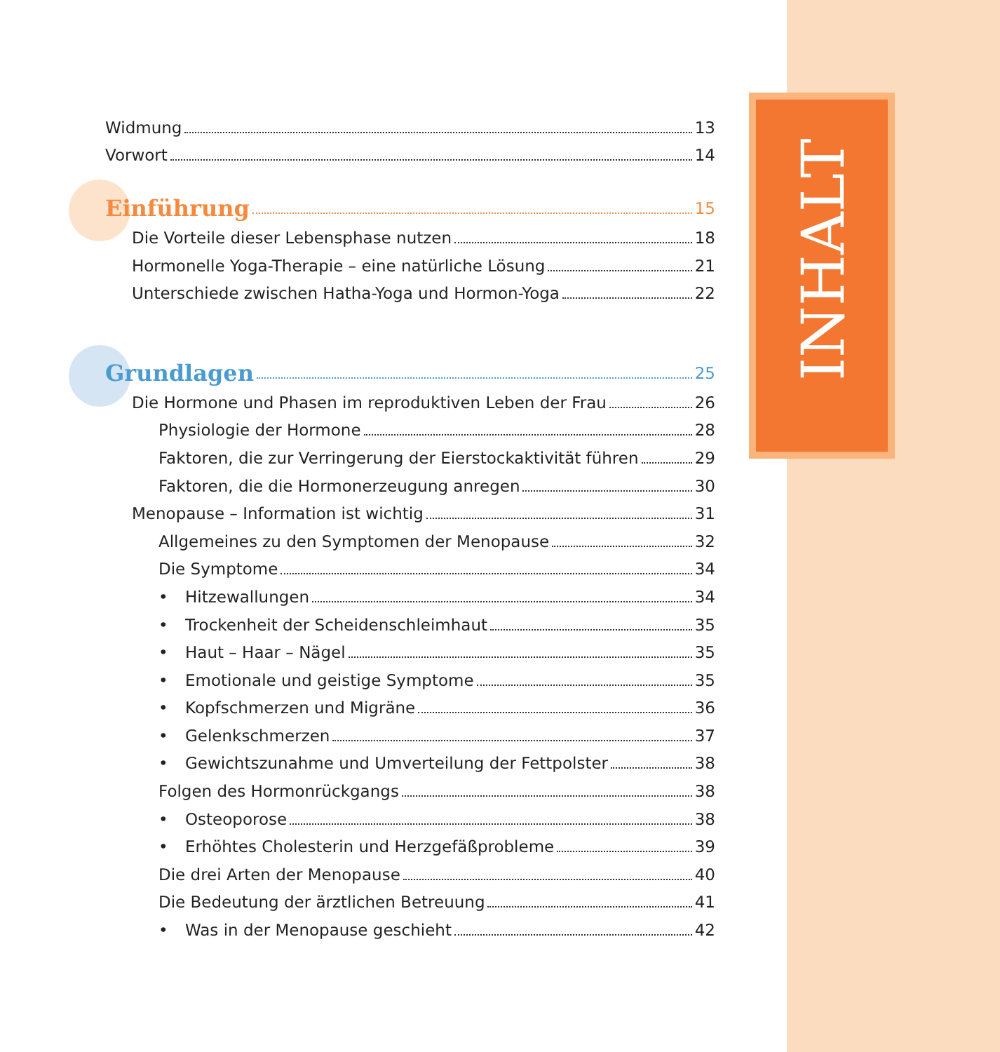INHALT
Widmung 13
Vorwort 14
Einführung 15
Die Vorteile dieser Lebensphase nutzen 18
Hormonelle Yoga-Therapie – eine natürliche Lösung 21
Unterschiede zwischen Hatha-Yoga und Hormon-Yoga 22
Grundlagen 25
Die Hormone und Phasen im reproduktiven Leben der Frau 26
Physiologie der Hormone 28
Faktoren, die zur Verringerung der Eierstockaktivität führen 29
Faktoren, die die Hormonerzeugung anregen 30
Menopause – Information ist wichtig 31
Allgemeines zu den Symptomen der Menopause 32
Die Symptome 34
• Hitzewallungen 34
• Trockenheit der Scheidenschleimhaut 35
• Haut – Haar – Nägel 35
• Emotionale und geistige Symptome 35
• Kopfschmerzen und Migräne 36
• Gelenkschmerzen 37
• Gewichtszunahme und Umverteilung der Fettpolster 38
Folgen des Hormonrückgangs 38
• Osteoporose 38
• Erhöhtes Cholesterin und Herzgefäßprobleme 39
Die drei Arten der Menopause 40
Die Bedeutung der ärztlichen Betreuung 41
• Was in der Menopause geschieht 42